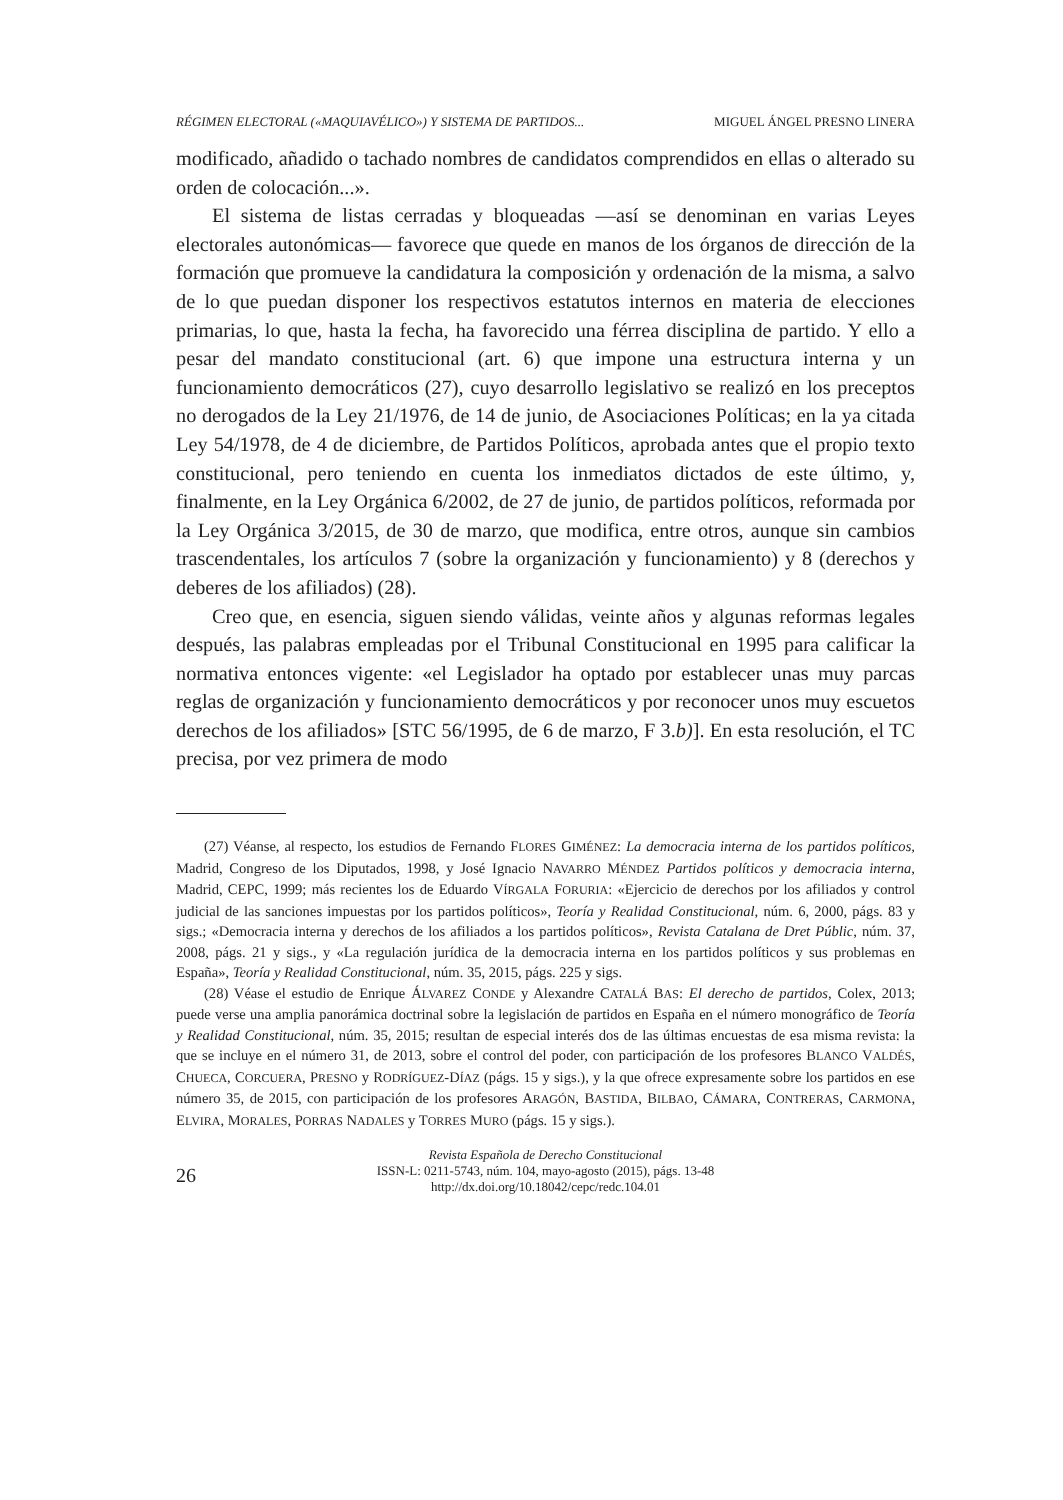RÉGIMEN ELECTORAL («MAQUIAVÉLICO») Y SISTEMA DE PARTIDOS... MIGUEL ÁNGEL PRESNO LINERA
modificado, añadido o tachado nombres de candidatos comprendidos en ellas o alterado su orden de colocación...».
El sistema de listas cerradas y bloqueadas —así se denominan en varias Leyes electorales autonómicas— favorece que quede en manos de los órganos de dirección de la formación que promueve la candidatura la composición y ordenación de la misma, a salvo de lo que puedan disponer los respectivos estatutos internos en materia de elecciones primarias, lo que, hasta la fecha, ha favorecido una férrea disciplina de partido. Y ello a pesar del mandato constitucional (art. 6) que impone una estructura interna y un funcionamiento democráticos (27), cuyo desarrollo legislativo se realizó en los preceptos no derogados de la Ley 21/1976, de 14 de junio, de Asociaciones Políticas; en la ya citada Ley 54/1978, de 4 de diciembre, de Partidos Políticos, aprobada antes que el propio texto constitucional, pero teniendo en cuenta los inmediatos dictados de este último, y, finalmente, en la Ley Orgánica 6/2002, de 27 de junio, de partidos políticos, reformada por la Ley Orgánica 3/2015, de 30 de marzo, que modifica, entre otros, aunque sin cambios trascendentales, los artículos 7 (sobre la organización y funcionamiento) y 8 (derechos y deberes de los afiliados) (28).
Creo que, en esencia, siguen siendo válidas, veinte años y algunas reformas legales después, las palabras empleadas por el Tribunal Constitucional en 1995 para calificar la normativa entonces vigente: «el Legislador ha optado por establecer unas muy parcas reglas de organización y funcionamiento democráticos y por reconocer unos muy escuetos derechos de los afiliados» [STC 56/1995, de 6 de marzo, F 3.b)]. En esta resolución, el TC precisa, por vez primera de modo
(27) Véanse, al respecto, los estudios de Fernando FLORES GIMÉNEZ: La democracia interna de los partidos políticos, Madrid, Congreso de los Diputados, 1998, y José Ignacio NAVARRO MÉNDEZ Partidos políticos y democracia interna, Madrid, CEPC, 1999; más recientes los de Eduardo VÍRGALA FORURIA: «Ejercicio de derechos por los afiliados y control judicial de las sanciones impuestas por los partidos políticos», Teoría y Realidad Constitucional, núm. 6, 2000, págs. 83 y sigs.; «Democracia interna y derechos de los afiliados a los partidos políticos», Revista Catalana de Dret Públic, núm. 37, 2008, págs. 21 y sigs., y «La regulación jurídica de la democracia interna en los partidos políticos y sus problemas en España», Teoría y Realidad Constitucional, núm. 35, 2015, págs. 225 y sigs.
(28) Véase el estudio de Enrique ÁLVAREZ CONDE y Alexandre CATALÁ BAS: El derecho de partidos, Colex, 2013; puede verse una amplia panorámica doctrinal sobre la legislación de partidos en España en el número monográfico de Teoría y Realidad Constitucional, núm. 35, 2015; resultan de especial interés dos de las últimas encuestas de esa misma revista: la que se incluye en el número 31, de 2013, sobre el control del poder, con participación de los profesores BLANCO VALDÉS, CHUECA, CORCUERA, PRESNO y RODRÍGUEZ-DÍAZ (págs. 15 y sigs.), y la que ofrece expresamente sobre los partidos en ese número 35, de 2015, con participación de los profesores ARAGÓN, BASTIDA, BILBAO, CÁMARA, CONTRERAS, CARMONA, ELVIRA, MORALES, PORRAS NADALES y TORRES MURO (págs. 15 y sigs.).
26
Revista Española de Derecho Constitucional
ISSN-L: 0211-5743, núm. 104, mayo-agosto (2015), págs. 13-48
http://dx.doi.org/10.18042/cepc/redc.104.01